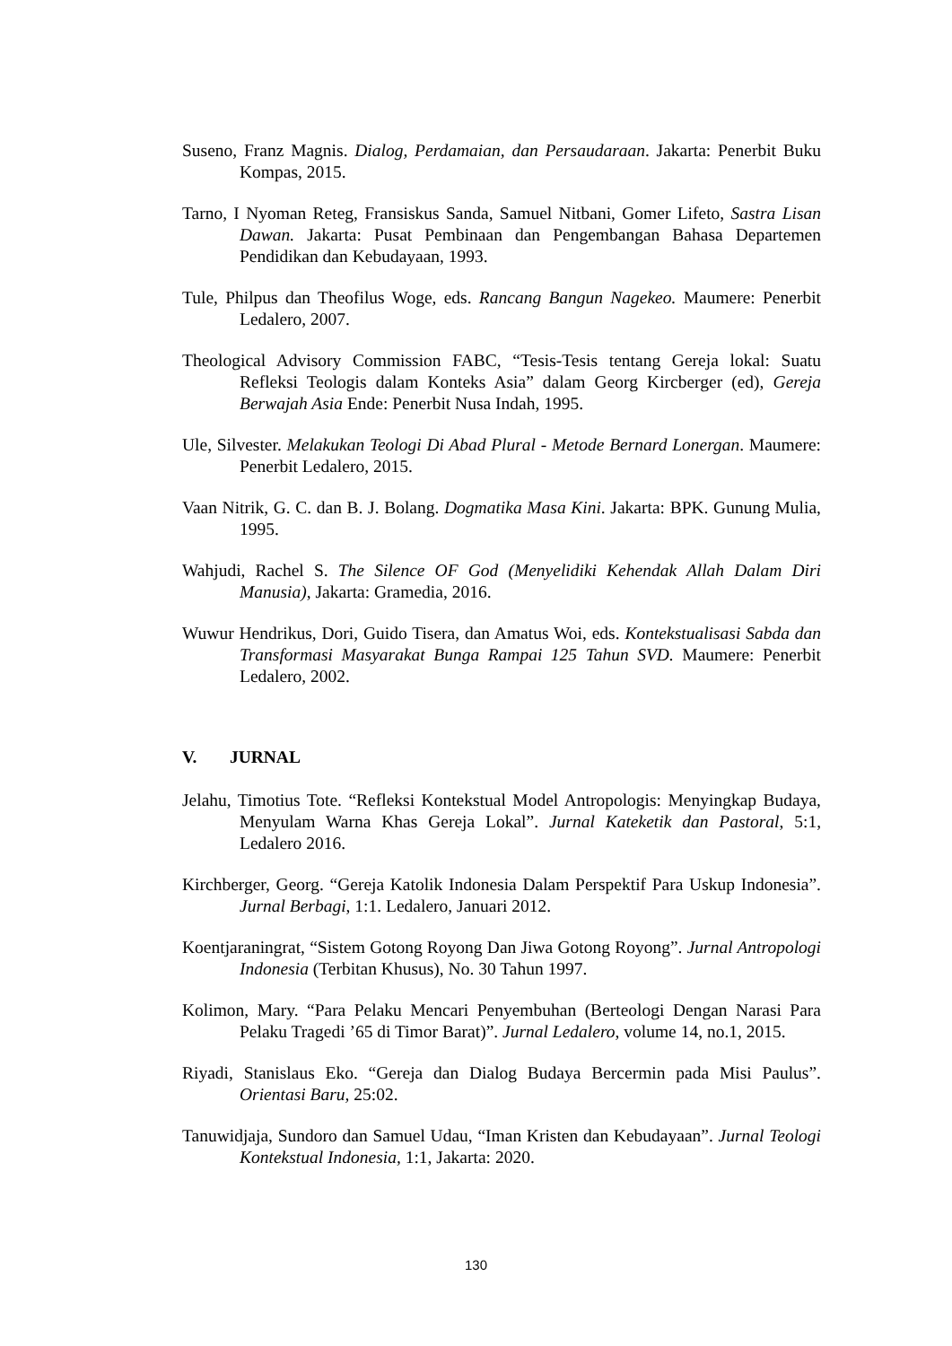Suseno, Franz Magnis. Dialog, Perdamaian, dan Persaudaraan. Jakarta: Penerbit Buku Kompas, 2015.
Tarno, I Nyoman Reteg, Fransiskus Sanda, Samuel Nitbani, Gomer Lifeto, Sastra Lisan Dawan. Jakarta: Pusat Pembinaan dan Pengembangan Bahasa Departemen Pendidikan dan Kebudayaan, 1993.
Tule, Philpus dan Theofilus Woge, eds. Rancang Bangun Nagekeo. Maumere: Penerbit Ledalero, 2007.
Theological Advisory Commission FABC, “Tesis-Tesis tentang Gereja lokal: Suatu Refleksi Teologis dalam Konteks Asia” dalam Georg Kircberger (ed), Gereja Berwajah Asia Ende: Penerbit Nusa Indah, 1995.
Ule, Silvester. Melakukan Teologi Di Abad Plural - Metode Bernard Lonergan. Maumere: Penerbit Ledalero, 2015.
Vaan Nitrik, G. C. dan B. J. Bolang. Dogmatika Masa Kini. Jakarta: BPK. Gunung Mulia, 1995.
Wahjudi, Rachel S. The Silence OF God (Menyelidiki Kehendak Allah Dalam Diri Manusia), Jakarta: Gramedia, 2016.
Wuwur Hendrikus, Dori, Guido Tisera, dan Amatus Woi, eds. Kontekstualisasi Sabda dan Transformasi Masyarakat Bunga Rampai 125 Tahun SVD. Maumere: Penerbit Ledalero, 2002.
V. JURNAL
Jelahu, Timotius Tote. “Refleksi Kontekstual Model Antropologis: Menyingkap Budaya, Menyulam Warna Khas Gereja Lokal”. Jurnal Kateketik dan Pastoral, 5:1, Ledalero 2016.
Kirchberger, Georg. “Gereja Katolik Indonesia Dalam Perspektif Para Uskup Indonesia”. Jurnal Berbagi, 1:1. Ledalero, Januari 2012.
Koentjaraningrat, “Sistem Gotong Royong Dan Jiwa Gotong Royong”. Jurnal Antropologi Indonesia (Terbitan Khusus), No. 30 Tahun 1997.
Kolimon, Mary. “Para Pelaku Mencari Penyembuhan (Berteologi Dengan Narasi Para Pelaku Tragedi ’65 di Timor Barat)”. Jurnal Ledalero, volume 14, no.1, 2015.
Riyadi, Stanislaus Eko. “Gereja dan Dialog Budaya Bercermin pada Misi Paulus”. Orientasi Baru, 25:02.
Tanuwidjaja, Sundoro dan Samuel Udau, “Iman Kristen dan Kebudayaan”. Jurnal Teologi Kontekstual Indonesia, 1:1, Jakarta: 2020.
130